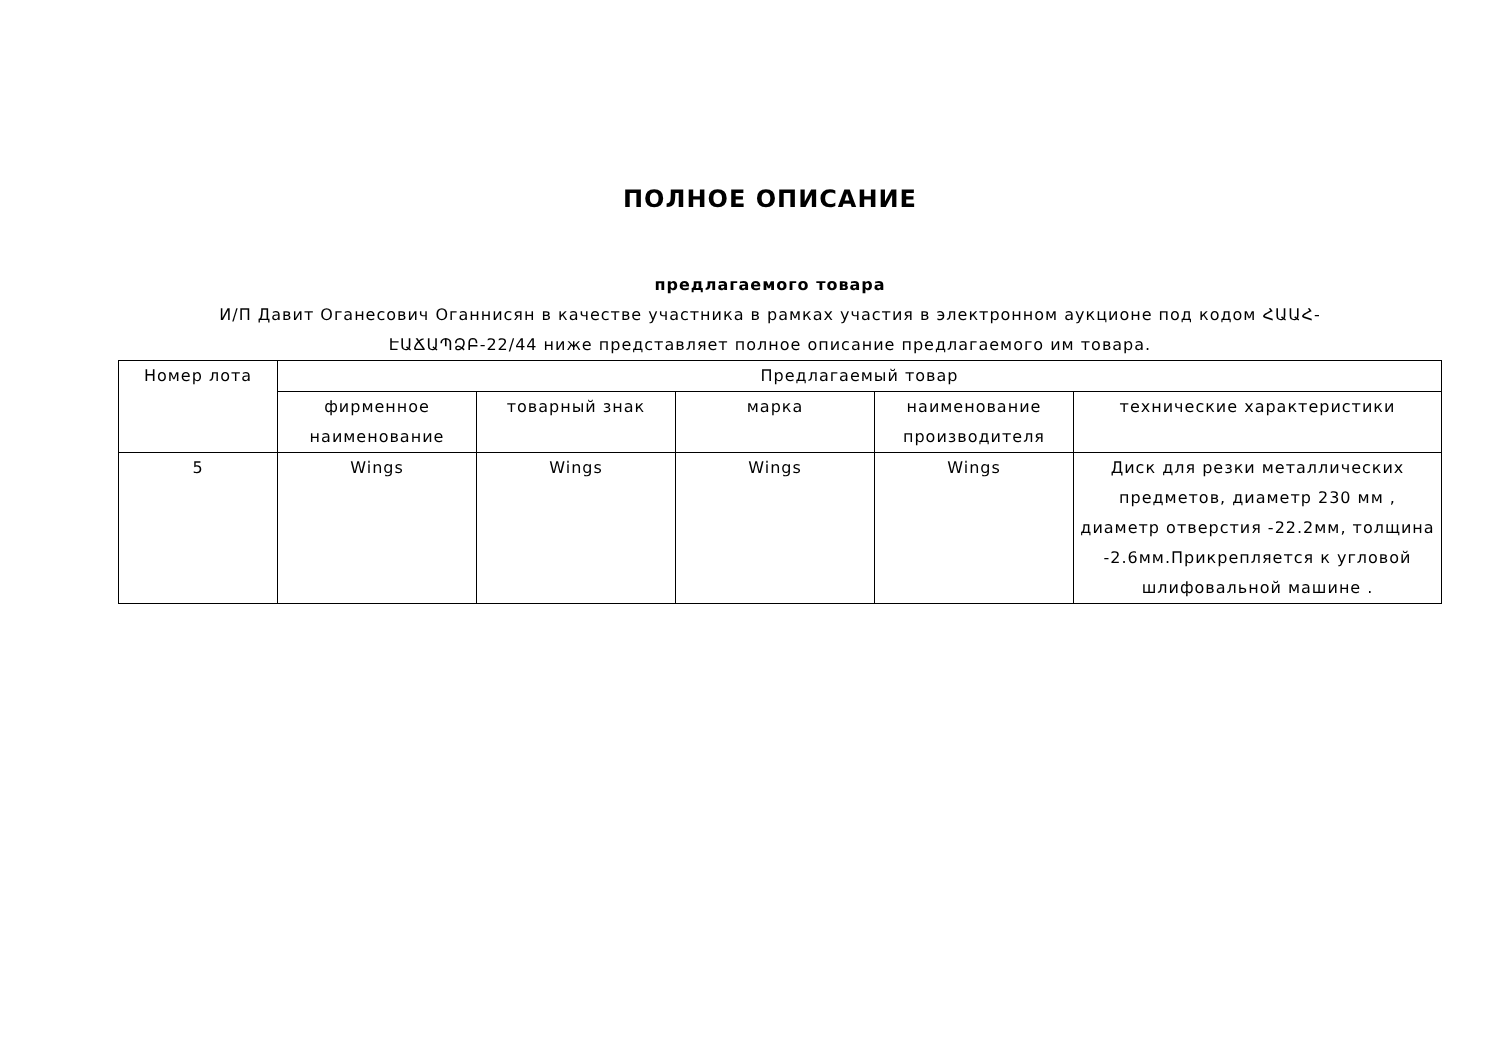ПОЛНОЕ ОПИСАНИЕ
предлагаемого товара
И/П Давит Оганесович Оганнисян в качестве участника в рамках участия в электронном аукционе под кодом ՀԱԱՀ-ԷԱՃԱՊՁԲ-22/44 ниже представляет полное описание предлагаемого им товара.
| Номер лота | Предлагаемый товар | | | | |
| --- | --- | --- | --- | --- | --- |
| | фирменное наименование | товарный знак | марка | наименование производителя | технические характеристики |
| 5 | Wings | Wings | Wings | Wings | Диск для резки металлических предметов, диаметр 230 мм , диаметр отверстия -22.2мм, толщина -2.6мм.Прикрепляется к угловой шлифовальной машине . |